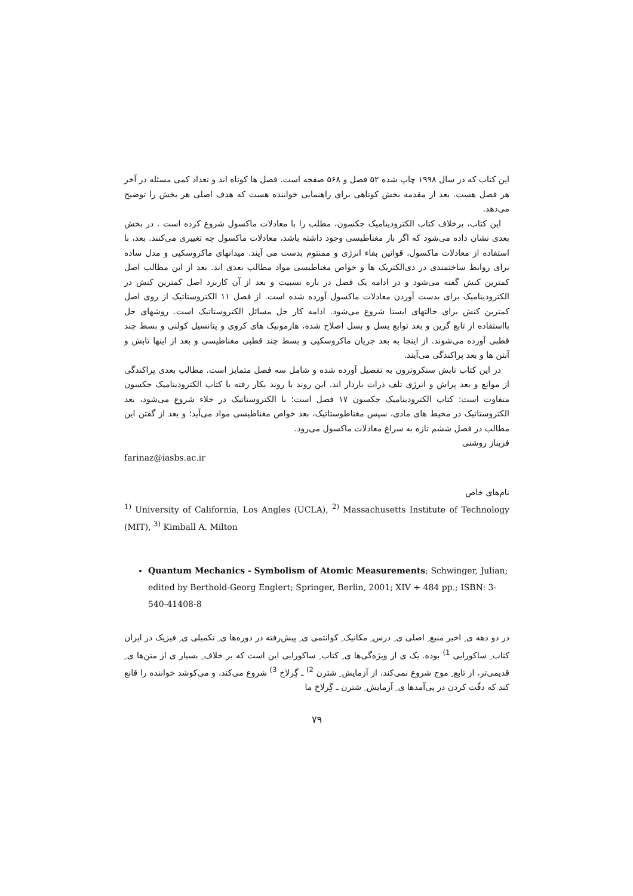این کتاب که در سال ۱۹۹۸ چاپ شده ۵۲ فصل و ۵۶۸ صفحه است. فصل ها کوتاه اند و تعداد کمی مسئله در آخر هر فصل هست. بعد از مقدمه بخش کوتاهی برای راهنمایی خواننده هست که هدف اصلی هر بخش را توضیح می‌دهد.
این کتاب، برخلاف کتاب الکترودینامیک جکسون، مطلب را با معادلات ماکسول شروع کرده است . در بخش بعدی نشان داده می‌شود که اگر بار مغناطیسی وجود داشته باشد، معادلات ماکسول چه تغییری می‌کنند. بعد، با استفاده از معادلات ماکسول، قوانین بقاء انرژی و ممنتوم بدست می آیند. میدانهای ماکروسکپی و مدل ساده برای روابط ساختمندی در دی‌الکتریک ها و خواص مغناطیسی مواد مطالب بعدی اند. بعد از این مطالب اصل کمترین کنش گفته می‌شود و در ادامه یک فصل در باره نسبیت و بعد از آن کاربرد اصل کمترین کنش در الکترودینامیک برای بدست آوردن معادلات ماکسول آورده شده است. از فصل ۱۱ الکتروستاتیک از روی اصل کمترین کنش برای حالتهای ایستا شروع می‌شود. ادامه کار حل مسائل الکتروستاتیک است. روشهای حل بااستفاده از تابع گرین و بعد توابع بسل و بسل اصلاح شده، هارمونیک های کروی و پتانسیل کولنی و بسط چند قطبی آورده می‌شوند. از اینجا به بعد جریان ماکروسکپی و بسط چند قطبی مغناطیسی و بعد از اینها تابش و آنتن ها و بعد پراکندگی می‌آیند.
در این کتاب تابش سنکروترون به تفصیل آورده شده و شامل سه فصل متمایز است. مطالب بعدی پراکندگی از موانع و بعد پراش و انرژی تلف ذرات باردار اند. این روند با روند بکار رفته با کتاب الکترودینامیک جکسون متفاوت است: کتاب الکترودینامیک جکسون ۱۷ فصل است؛ با الکتروستاتیک در خلاء شروع می‌شود، بعد الکتروستاتیک در محیط های مادی، سپس مغناطوستاتیک، بعد خواص مغناطیسی مواد می‌آید؛ و بعد از گفتن این مطالب در فصل ششم تازه به سراغ معادلات ماکسول می‌رود.
فریناز روشنی
farinaz@iasbs.ac.ir
نام‌های خاص
<sup>1)</sup> University of California, Los Angles (UCLA), <sup>2)</sup> Massachusetts Institute of Technology (MIT), <sup>3)</sup> Kimball A. Milton
Quantum Mechanics - Symbolism of Atomic Measurements; Schwinger, Julian; edited by Berthold-Georg Englert; Springer, Berlin, 2001; XIV + 484 pp.; ISBN: 3-540-41408-8
در دو دهه ی ِ اخیر منبع ِ اصلی ی ِ درس ِ مکانیک ِ کوانتمی ی ِ پیش‌رفته در دوره‌ها ی ِ تکمیلی ی ِ فیزیک در ایران کتاب ِ ساکورایی <sup>1)</sup> بوده. یک ی از ویژه‌گی‌ها ی ِ کتاب ِ ساکورایی این است که بر خلاف ِ بسیار ی از متن‌ها ی ِ قدیمی‌تر، از تابع ِ موج شروع نمی‌کند، از آزمایش ِ شترن <sup>2)</sup> ـ گِرلاخ <sup>3)</sup> شروع می‌کند، و می‌کوشد خواننده را قانع کند که دقّت کردن در پی‌آمدها ی ِ آزمایش ِ شترن ـ گِرلاخ ما
۷۹